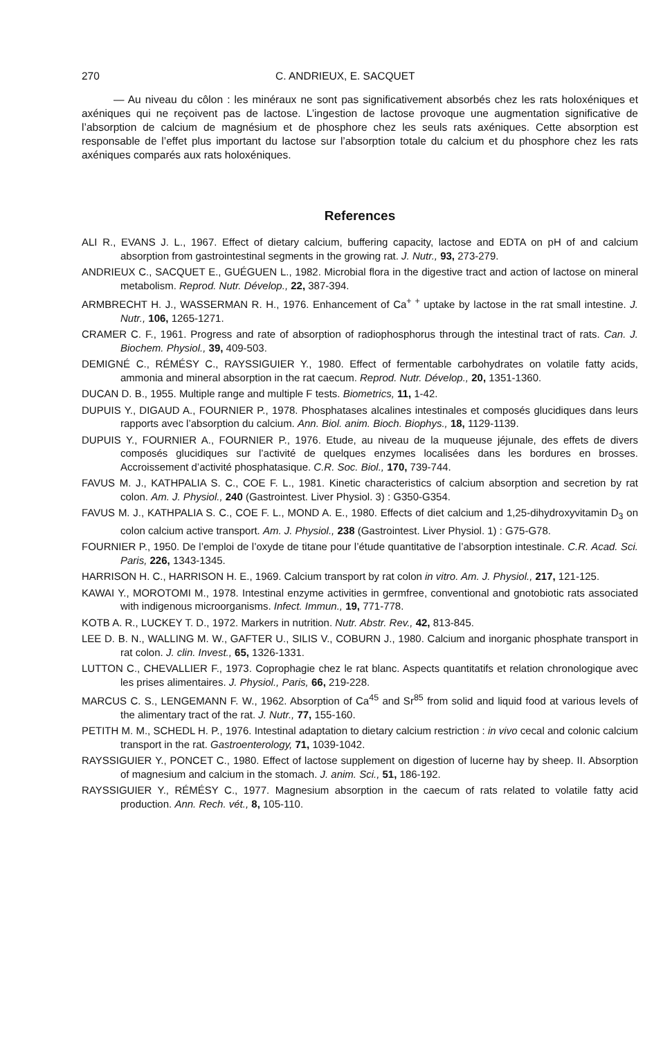270 C. ANDRIEUX, E. SACQUET
— Au niveau du côlon : les minéraux ne sont pas significativement absorbés chez les rats holoxéniques et axéniques qui ne reçoivent pas de lactose. L’ingestion de lactose provoque une augmentation significative de l’absorption de calcium de magnésium et de phosphore chez les seuls rats axéniques. Cette absorption est responsable de l’effet plus important du lactose sur l’absorption totale du calcium et du phosphore chez les rats axéniques comparés aux rats holoxéniques.
References
ALI R., EVANS J. L., 1967. Effect of dietary calcium, buffering capacity, lactose and EDTA on pH of and calcium absorption from gastrointestinal segments in the growing rat. J. Nutr., 93, 273-279.
ANDRIEUX C., SACQUET E., GUÉGUEN L., 1982. Microbial flora in the digestive tract and action of lactose on mineral metabolism. Reprod. Nutr. Dévelop., 22, 387-394.
ARMBRECHT H. J., WASSERMAN R. H., 1976. Enhancement of Ca<sup>+ +</sup> uptake by lactose in the rat small intestine. J. Nutr., 106, 1265-1271.
CRAMER C. F., 1961. Progress and rate of absorption of radiophosphorus through the intestinal tract of rats. Can. J. Biochem. Physiol., 39, 409-503.
DEMIGNÉ C., RÉMÉSY C., RAYSSIGUIER Y., 1980. Effect of fermentable carbohydrates on volatile fatty acids, ammonia and mineral absorption in the rat caecum. Reprod. Nutr. Dévelop., 20, 1351-1360.
DUCAN D. B., 1955. Multiple range and multiple F tests. Biometrics, 11, 1-42.
DUPUIS Y., DIGAUD A., FOURNIER P., 1978. Phosphatases alcalines intestinales et composés glucidiques dans leurs rapports avec l’absorption du calcium. Ann. Biol. anim. Bioch. Biophys., 18, 1129-1139.
DUPUIS Y., FOURNIER A., FOURNIER P., 1976. Etude, au niveau de la muqueuse jéjunale, des effets de divers composés glucidiques sur l’activité de quelques enzymes localisées dans les bordures en brosses. Accroissement d’activité phosphatasique. C.R. Soc. Biol., 170, 739-744.
FAVUS M. J., KATHPALIA S. C., COE F. L., 1981. Kinetic characteristics of calcium absorption and secretion by rat colon. Am. J. Physiol., 240 (Gastrointest. Liver Physiol. 3) : G350-G354.
FAVUS M. J., KATHPALIA S. C., COE F. L., MOND A. E., 1980. Effects of diet calcium and 1,25-dihydroxyvitamin D<sub>3</sub> on colon calcium active transport. Am. J. Physiol., 238 (Gastrointest. Liver Physiol. 1) : G75-G78.
FOURNIER P., 1950. De l’emploi de l’oxyde de titane pour l’étude quantitative de l’absorption intestinale. C.R. Acad. Sci. Paris, 226, 1343-1345.
HARRISON H. C., HARRISON H. E., 1969. Calcium transport by rat colon in vitro. Am. J. Physiol., 217, 121-125.
KAWAI Y., MOROTOMI M., 1978. Intestinal enzyme activities in germfree, conventional and gnotobiotic rats associated with indigenous microorganisms. Infect. Immun., 19, 771-778.
KOTB A. R., LUCKEY T. D., 1972. Markers in nutrition. Nutr. Abstr. Rev., 42, 813-845.
LEE D. B. N., WALLING M. W., GAFTER U., SILIS V., COBURN J., 1980. Calcium and inorganic phosphate transport in rat colon. J. clin. Invest., 65, 1326-1331.
LUTTON C., CHEVALLIER F., 1973. Coprophagie chez le rat blanc. Aspects quantitatifs et relation chronologique avec les prises alimentaires. J. Physiol., Paris, 66, 219-228.
MARCUS C. S., LENGEMANN F. W., 1962. Absorption of Ca<sup>45</sup> and Sr<sup>85</sup> from solid and liquid food at various levels of the alimentary tract of the rat. J. Nutr., 77, 155-160.
PETITH M. M., SCHEDL H. P., 1976. Intestinal adaptation to dietary calcium restriction : in vivo cecal and colonic calcium transport in the rat. Gastroenterology, 71, 1039-1042.
RAYSSIGUIER Y., PONCET C., 1980. Effect of lactose supplement on digestion of lucerne hay by sheep. II. Absorption of magnesium and calcium in the stomach. J. anim. Sci., 51, 186-192.
RAYSSIGUIER Y., RÉMÉSY C., 1977. Magnesium absorption in the caecum of rats related to volatile fatty acid production. Ann. Rech. vét., 8, 105-110.